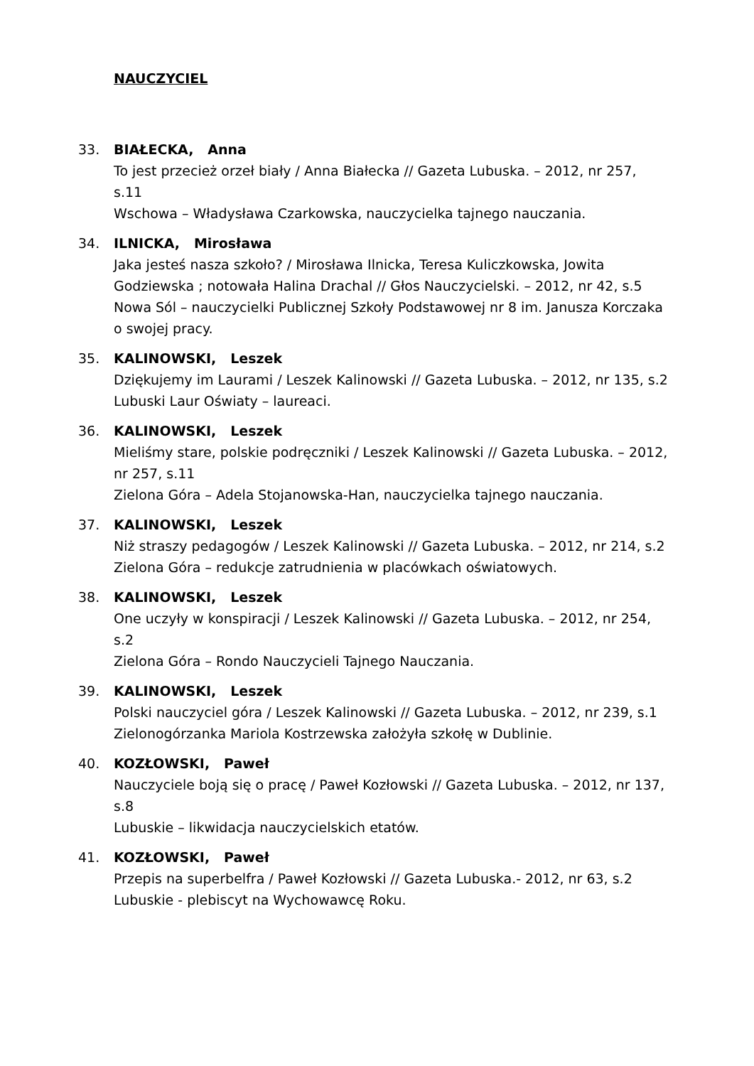NAUCZYCIEL
33. BIAŁECKA, Anna
To jest przecież orzeł biały / Anna Białecka // Gazeta Lubuska. – 2012, nr 257, s.11
Wschowa – Władysława Czarkowska, nauczycielka tajnego nauczania.
34. ILNICKA, Mirosława
Jaka jesteś nasza szkoło? / Mirosława Ilnicka, Teresa Kuliczkowska, Jowita Godziewska ; notowała Halina Drachal // Głos Nauczycielski. – 2012, nr 42, s.5
Nowa Sól – nauczycielki Publicznej Szkoły Podstawowej nr 8 im. Janusza Korczaka o swojej pracy.
35. KALINOWSKI, Leszek
Dziękujemy im Laurami / Leszek Kalinowski // Gazeta Lubuska. – 2012, nr 135, s.2
Lubuski Laur Oświaty – laureaci.
36. KALINOWSKI, Leszek
Mieliśmy stare, polskie podręczniki / Leszek Kalinowski // Gazeta Lubuska. – 2012, nr 257, s.11
Zielona Góra – Adela Stojanowska-Han, nauczycielka tajnego nauczania.
37. KALINOWSKI, Leszek
Niż straszy pedagogów / Leszek Kalinowski // Gazeta Lubuska. – 2012, nr 214, s.2
Zielona Góra – redukcje zatrudnienia w placówkach oświatowych.
38. KALINOWSKI, Leszek
One uczyły w konspiracji / Leszek Kalinowski // Gazeta Lubuska. – 2012, nr 254, s.2
Zielona Góra – Rondo Nauczycieli Tajnego Nauczania.
39. KALINOWSKI, Leszek
Polski nauczyciel góra / Leszek Kalinowski // Gazeta Lubuska. – 2012, nr 239, s.1
Zielonogórzanka Mariola Kostrzewska założyła szkołę w Dublinie.
40. KOZŁOWSKI, Paweł
Nauczyciele boją się o pracę / Paweł Kozłowski // Gazeta Lubuska. – 2012, nr 137, s.8
Lubuskie – likwidacja nauczycielskich etatów.
41. KOZŁOWSKI, Paweł
Przepis na superbelfra / Paweł Kozłowski // Gazeta Lubuska.- 2012, nr 63, s.2
Lubuskie - plebiscyt na Wychowawcę Roku.